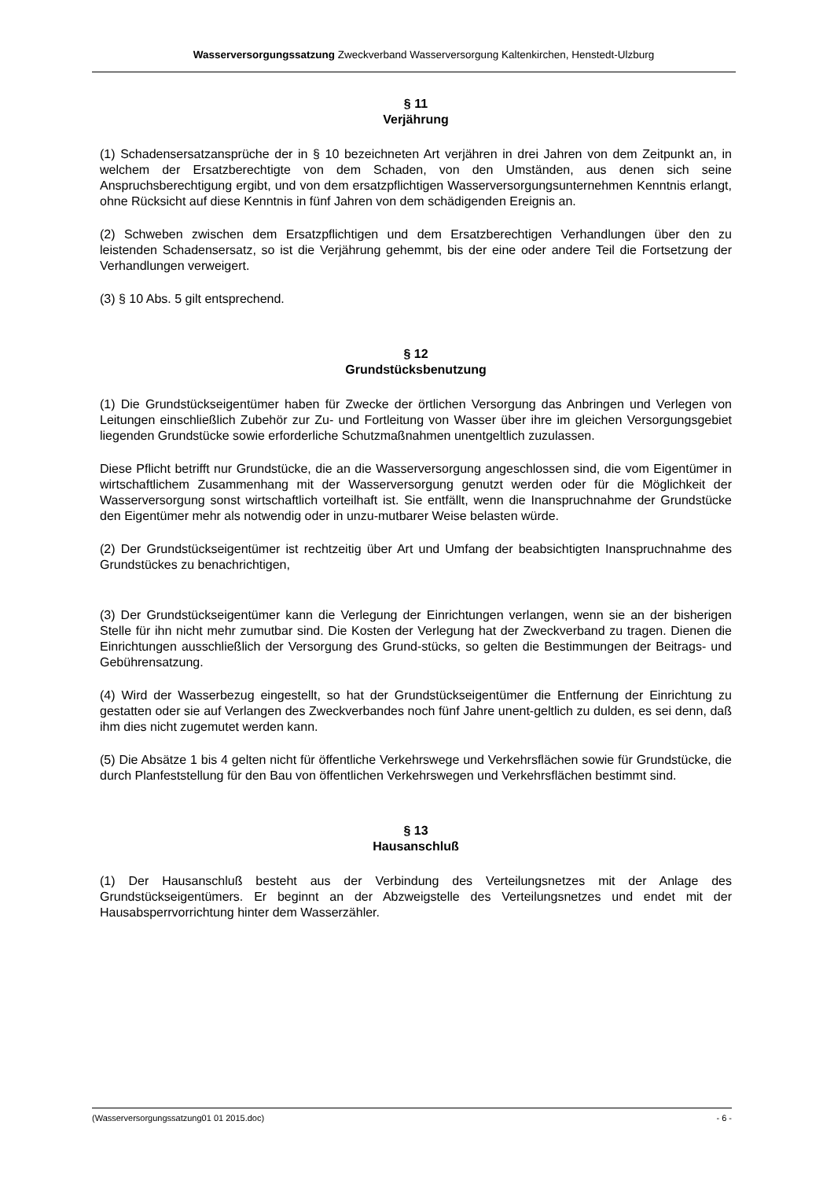Wasserversorgungssatzung Zweckverband Wasserversorgung Kaltenkirchen, Henstedt-Ulzburg
§ 11
Verjährung
(1) Schadensersatzansprüche der in § 10 bezeichneten Art verjähren in drei Jahren von dem Zeitpunkt an, in welchem der Ersatzberechtigte von dem Schaden, von den Umständen, aus denen sich seine Anspruchsberechtigung ergibt, und von dem ersatzpflichtigen Wasserversorgungsunternehmen Kenntnis erlangt, ohne Rücksicht auf diese Kenntnis in fünf Jahren von dem schädigenden Ereignis an.
(2) Schweben zwischen dem Ersatzpflichtigen und dem Ersatzberechtigen Verhandlungen über den zu leistenden Schadensersatz, so ist die Verjährung gehemmt, bis der eine oder andere Teil die Fortsetzung der Verhandlungen verweigert.
(3) § 10 Abs. 5 gilt entsprechend.
§ 12
Grundstücksbenutzung
(1) Die Grundstückseigentümer haben für Zwecke der örtlichen Versorgung das Anbringen und Verlegen von Leitungen einschließlich Zubehör zur Zu- und Fortleitung von Wasser über ihre im gleichen Versorgungsgebiet liegenden Grundstücke sowie erforderliche Schutzmaßnahmen unentgeltlich zuzulassen.
Diese Pflicht betrifft nur Grundstücke, die an die Wasserversorgung angeschlossen sind, die vom Eigentümer in wirtschaftlichem Zusammenhang mit der Wasserversorgung genutzt werden oder für die Möglichkeit der Wasserversorgung sonst wirtschaftlich vorteilhaft ist. Sie entfällt, wenn die Inanspruchnahme der Grundstücke den Eigentümer mehr als notwendig oder in unzu-mutbarer Weise belasten würde.
(2) Der Grundstückseigentümer ist rechtzeitig über Art und Umfang der beabsichtigten Inanspruchnahme des Grundstückes zu benachrichtigen,
(3) Der Grundstückseigentümer kann die Verlegung der Einrichtungen verlangen, wenn sie an der bisherigen Stelle für ihn nicht mehr zumutbar sind. Die Kosten der Verlegung hat der Zweckverband zu tragen. Dienen die Einrichtungen ausschließlich der Versorgung des Grund-stücks, so gelten die Bestimmungen der Beitrags- und Gebührensatzung.
(4) Wird der Wasserbezug eingestellt, so hat der Grundstückseigentümer die Entfernung der Einrichtung zu gestatten oder sie auf Verlangen des Zweckverbandes noch fünf Jahre unent-geltlich zu dulden, es sei denn, daß ihm dies nicht zugemutet werden kann.
(5) Die Absätze 1 bis 4 gelten nicht für öffentliche Verkehrswege und Verkehrsflächen sowie für Grundstücke, die durch Planfeststellung für den Bau von öffentlichen Verkehrswegen und Verkehrsflächen bestimmt sind.
§ 13
Hausanschluß
(1) Der Hausanschluß besteht aus der Verbindung des Verteilungsnetzes mit der Anlage des Grundstückseigentümers. Er beginnt an der Abzweigstelle des Verteilungsnetzes und endet mit der Hausabsperrvorrichtung hinter dem Wasserzähler.
(Wasserversorgungssatzung01 01 2015.doc) - 6 -